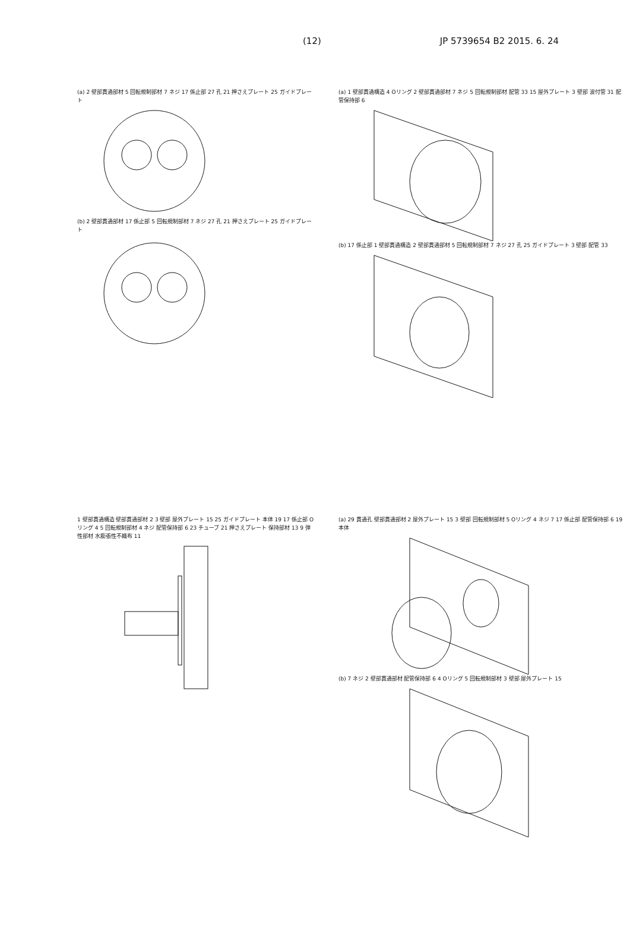(12) JP 5739654 B2 2015. 6. 24
(a) 2 壁部貫通部材 5 回転規制部材 7 ネジ 17 係止部 27 孔 21 押さえプレート 25 ガイドプレート
(b) 2 壁部貫通部材 17 係止部 5 回転規制部材 7 ネジ 27 孔 21 押さえプレート 25 ガイドプレート
(a) 1 壁部貫通構造 4 Oリング 2 壁部貫通部材 7 ネジ 5 回転規制部材 配管 33 15 屋外プレート 3 壁部 波付管 31 配管保持部 6
(b) 17 係止部 1 壁部貫通構造 2 壁部貫通部材 5 回転規制部材 7 ネジ 27 孔 25 ガイドプレート 3 壁部 配管 33
1 壁部貫通構造 壁部貫通部材 2 3 壁部 屋外プレート 15 25 ガイドプレート 本体 19 17 係止部 O リング 4 5 回転規制部材 4 ネジ 配管保持部 6 23 チューブ 21 押さえプレート 保持部材 13 9 弾性部材 水膨張性不織布 11
(a) 29 貫通孔 壁部貫通部材 2 屋外プレート 15 3 壁部 回転規制部材 5 Oリング 4 ネジ 7 17 係止部 配管保持部 6 19 本体
(b) 7 ネジ 2 壁部貫通部材 配管保持部 6 4 Oリング 5 回転規制部材 3 壁部 屋外プレート 15